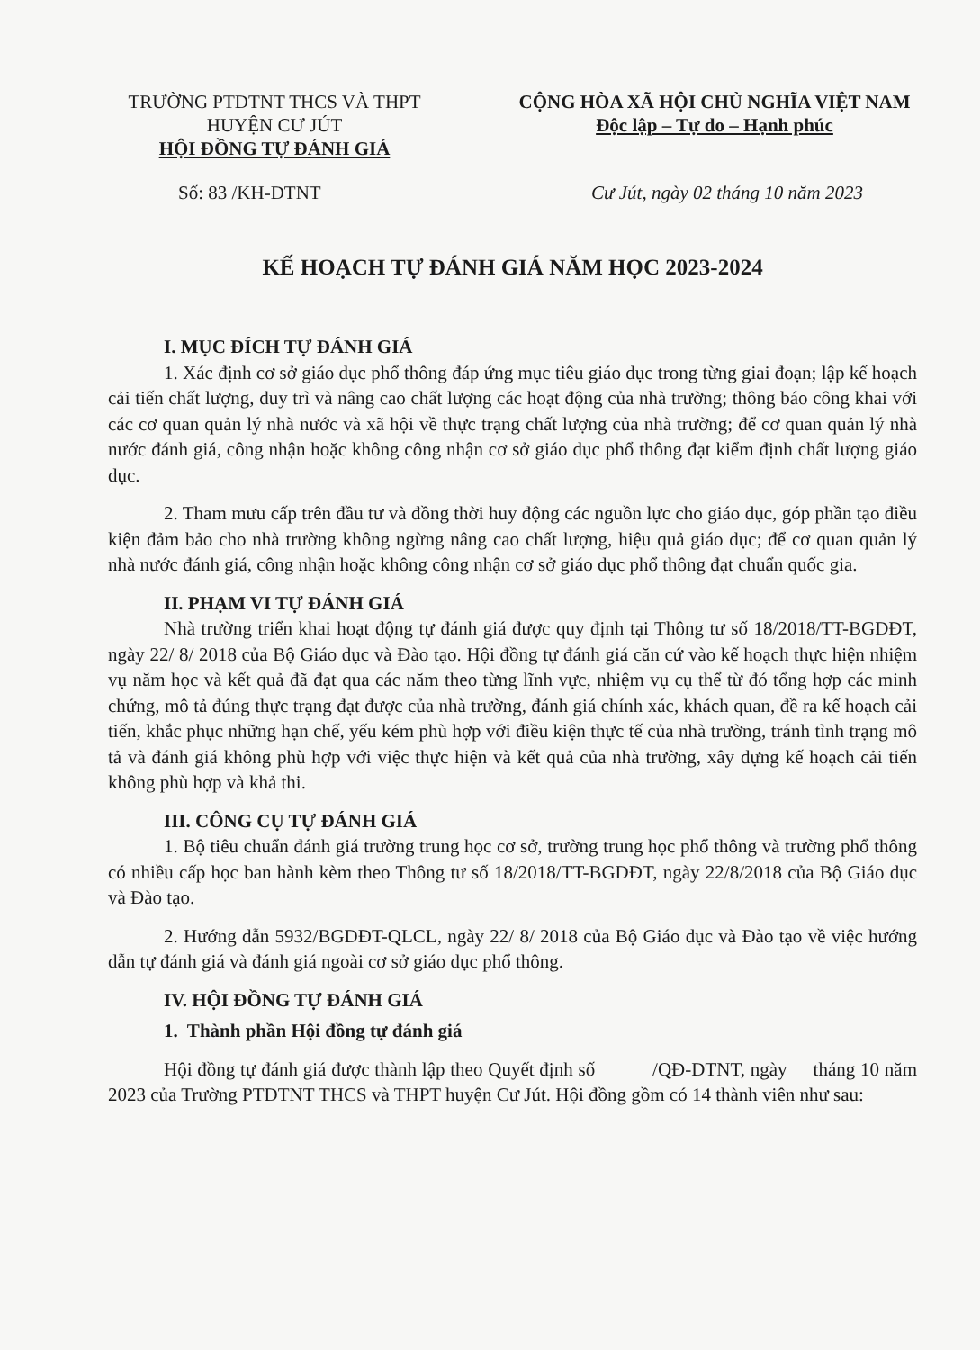TRƯỜNG PTDTNT THCS VÀ THPT
HUYỆN CƯ JÚT
HỘI ĐỒNG TỰ ĐÁNH GIÁ
CỘNG HÒA XÃ HỘI CHỦ NGHĨA VIỆT NAM
Độc lập – Tự do – Hạnh phúc
Số: 83 /KH-DTNT Cư Jút, ngày 02 tháng 10 năm 2023
KẾ HOẠCH TỰ ĐÁNH GIÁ NĂM HỌC 2023-2024
I. MỤC ĐÍCH TỰ ĐÁNH GIÁ
1. Xác định cơ sở giáo dục phổ thông đáp ứng mục tiêu giáo dục trong từng giai đoạn; lập kế hoạch cải tiến chất lượng, duy trì và nâng cao chất lượng các hoạt động của nhà trường; thông báo công khai với các cơ quan quản lý nhà nước và xã hội về thực trạng chất lượng của nhà trường; để cơ quan quản lý nhà nước đánh giá, công nhận hoặc không công nhận cơ sở giáo dục phổ thông đạt kiểm định chất lượng giáo dục.
2. Tham mưu cấp trên đầu tư và đồng thời huy động các nguồn lực cho giáo dục, góp phần tạo điều kiện đảm bảo cho nhà trường không ngừng nâng cao chất lượng, hiệu quả giáo dục; để cơ quan quản lý nhà nước đánh giá, công nhận hoặc không công nhận cơ sở giáo dục phổ thông đạt chuẩn quốc gia.
II. PHẠM VI TỰ ĐÁNH GIÁ
Nhà trường triển khai hoạt động tự đánh giá được quy định tại Thông tư số 18/2018/TT-BGDĐT, ngày 22/ 8/ 2018 của Bộ Giáo dục và Đào tạo. Hội đồng tự đánh giá căn cứ vào kế hoạch thực hiện nhiệm vụ năm học và kết quả đã đạt qua các năm theo từng lĩnh vực, nhiệm vụ cụ thể từ đó tổng hợp các minh chứng, mô tả đúng thực trạng đạt được của nhà trường, đánh giá chính xác, khách quan, đề ra kế hoạch cải tiến, khắc phục những hạn chế, yếu kém phù hợp với điều kiện thực tế của nhà trường, tránh tình trạng mô tả và đánh giá không phù hợp với việc thực hiện và kết quả của nhà trường, xây dựng kế hoạch cải tiến không phù hợp và khả thi.
III. CÔNG CỤ TỰ ĐÁNH GIÁ
1. Bộ tiêu chuẩn đánh giá trường trung học cơ sở, trường trung học phổ thông và trường phổ thông có nhiều cấp học ban hành kèm theo Thông tư số 18/2018/TT-BGDĐT, ngày 22/8/2018 của Bộ Giáo dục và Đào tạo.
2. Hướng dẫn 5932/BGDĐT-QLCL, ngày 22/ 8/ 2018 của Bộ Giáo dục và Đào tạo về việc hướng dẫn tự đánh giá và đánh giá ngoài cơ sở giáo dục phổ thông.
IV. HỘI ĐỒNG TỰ ĐÁNH GIÁ
1. Thành phần Hội đồng tự đánh giá
Hội đồng tự đánh giá được thành lập theo Quyết định số /QĐ-DTNT, ngày tháng 10 năm 2023 của Trường PTDTNT THCS và THPT huyện Cư Jút. Hội đồng gồm có 14 thành viên như sau: